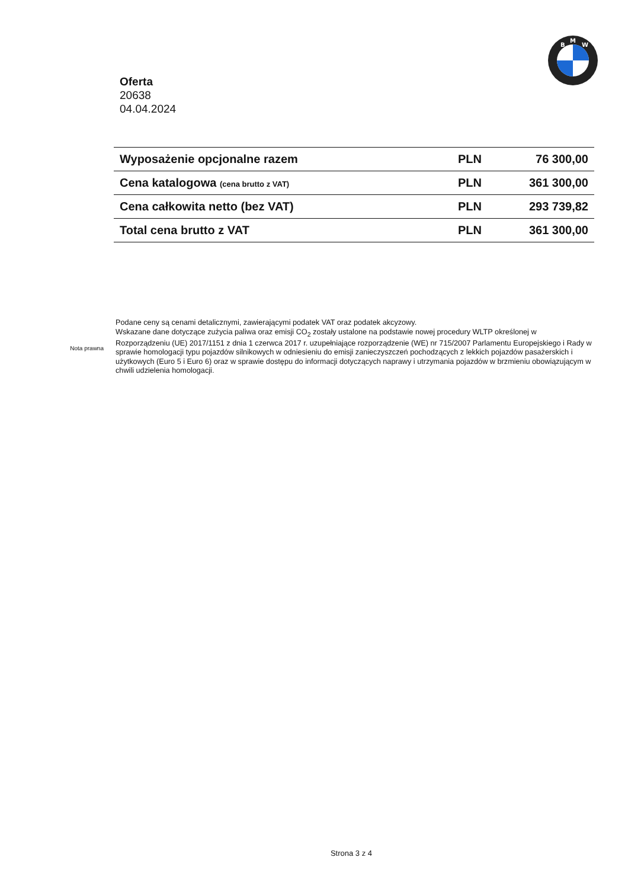M
B
W
Oferta
20638
04.04.2024
| Wyposażenie opcjonalne razem | PLN | 76 300,00 |
| Cena katalogowa (cena brutto z VAT) | PLN | 361 300,00 |
| Cena całkowita netto (bez VAT) | PLN | 293 739,82 |
| Total cena brutto z VAT | PLN | 361 300,00 |
Nota prawna
Podane ceny są cenami detalicznymi, zawierającymi podatek VAT oraz podatek akcyzowy.
Wskazane dane dotyczące zużycia paliwa oraz emisji CO<sub>2</sub> zostały ustalone na podstawie nowej procedury WLTP określonej w Rozporządzeniu (UE) 2017/1151 z dnia 1 czerwca 2017 r. uzupełniające rozporządzenie (WE) nr 715/2007 Parlamentu Europejskiego i Rady w sprawie homologacji typu pojazdów silnikowych w odniesieniu do emisji zanieczyszczeń pochodzących z lekkich pojazdów pasażerskich i użytkowych (Euro 5 i Euro 6) oraz w sprawie dostępu do informacji dotyczących naprawy i utrzymania pojazdów w brzmieniu obowiązującym w chwili udzielenia homologacji.
Strona 3 z 4